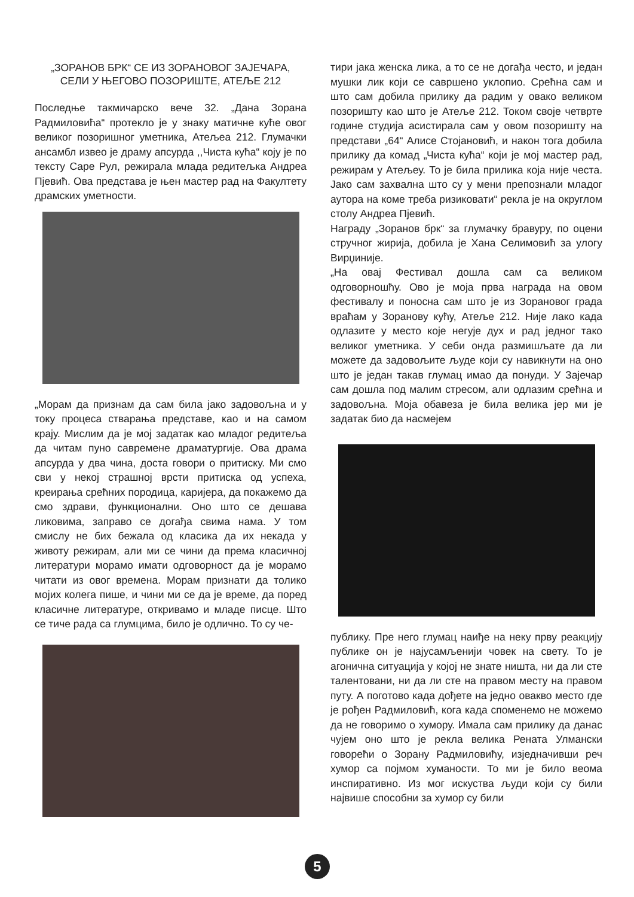„ЗОРАНОВ БРК“ СЕ ИЗ ЗОРАНОВОГ ЗАЈЕЧАРА,
СЕЛИ У ЊЕГОВО ПОЗОРИШТЕ, АТЕЉЕ 212
Последње такмичарско вече 32. „Дана Зорана Радмиловића“ протекло је у знаку матичне куће овог великог позоришног уметника, Атељеа 212. Глумачки ансамбл извео је драму апсурда ,,Чиста кућа“ коју је по тексту Саре Рул, режирала млада редитељка Андреа Пјевић. Ова представа је њен мастер рад на Факултету драмских уметности.
„Морам да признам да сам била јако задовољна и у току процеса стварања представе, као и на самом крају. Мислим да је мој задатак као младог редитеља да читам пуно савремене драматургије. Ова драма апсурда у два чина, доста говори о притиску. Ми смо сви у некој страшној врсти притиска од успеха, креирања срећних породица, каријера, да покажемо да смо здрави, функционални. Оно што се дешава ликовима, заправо се догађа свима нама. У том смислу не бих бежала од класика да их некада у животу режирам, али ми се чини да према класичној литератури морамо имати одговорност да је морамо читати из овог времена. Морам признати да толико мојих колега пише, и чини ми се да је време, да поред класичне литературе, откривамо и младе писце. Што се тиче рада са глумцима, било је одлично. То су че-
тири јака женска лика, а то се не догађа често, и један мушки лик који се савршено уклопио. Срећна сам и што сам добила прилику да радим у овако великом позоришту као што је Атеље 212. Током своје четврте године студија асистирала сам у овом позоришту на представи „64“ Алисе Стојановић, и након тога добила прилику да комад „Чиста кућа“ који је мој мастер рад, режирам у Атељеу. То је била прилика која није честа. Јако сам захвална што су у мени препознали младог аутора на коме треба ризиковати“ рекла је на округлом столу Андреа Пјевић.
Награду „Зоранов брк“ за глумачку бравуру, по оцени стручног жирија, добила је Хана Селимовић за улогу Вирџиније.
„На овај Фестивал дошла сам са великом одговорношћу. Ово је моја прва награда на овом фестивалу и поносна сам што је из Зорановог града враћам у Зоранову кућу, Атеље 212. Није лако када одлазите у место које негује дух и рад једног тако великог уметника. У себи онда размишљате да ли можете да задовољите људе који су навикнути на оно што је један такав глумац имао да понуди. У Зајечар сам дошла под малим стресом, али одлазим срећна и задовољна. Моја обавеза је била велика јер ми је задатак био да насмејем
публику. Пре него глумац наиђе на неку прву реакцију публике он је најусамљенији човек на свету. То је агонична ситуација у којој не знате ништа, ни да ли сте талентовани, ни да ли сте на правом месту на правом путу. А поготово када дођете на једно овакво место где је рођен Радмиловић, кога када споменемо не можемо да не говоримо о хумору. Имала сам прилику да данас чујем оно што је рекла велика Рената Улмански говорећи о Зорану Радмиловићу, изједначивши реч хумор са појмом хуманости. То ми је било веома инспиративно. Из мог искуства људи који су били највише способни за хумор су били
5